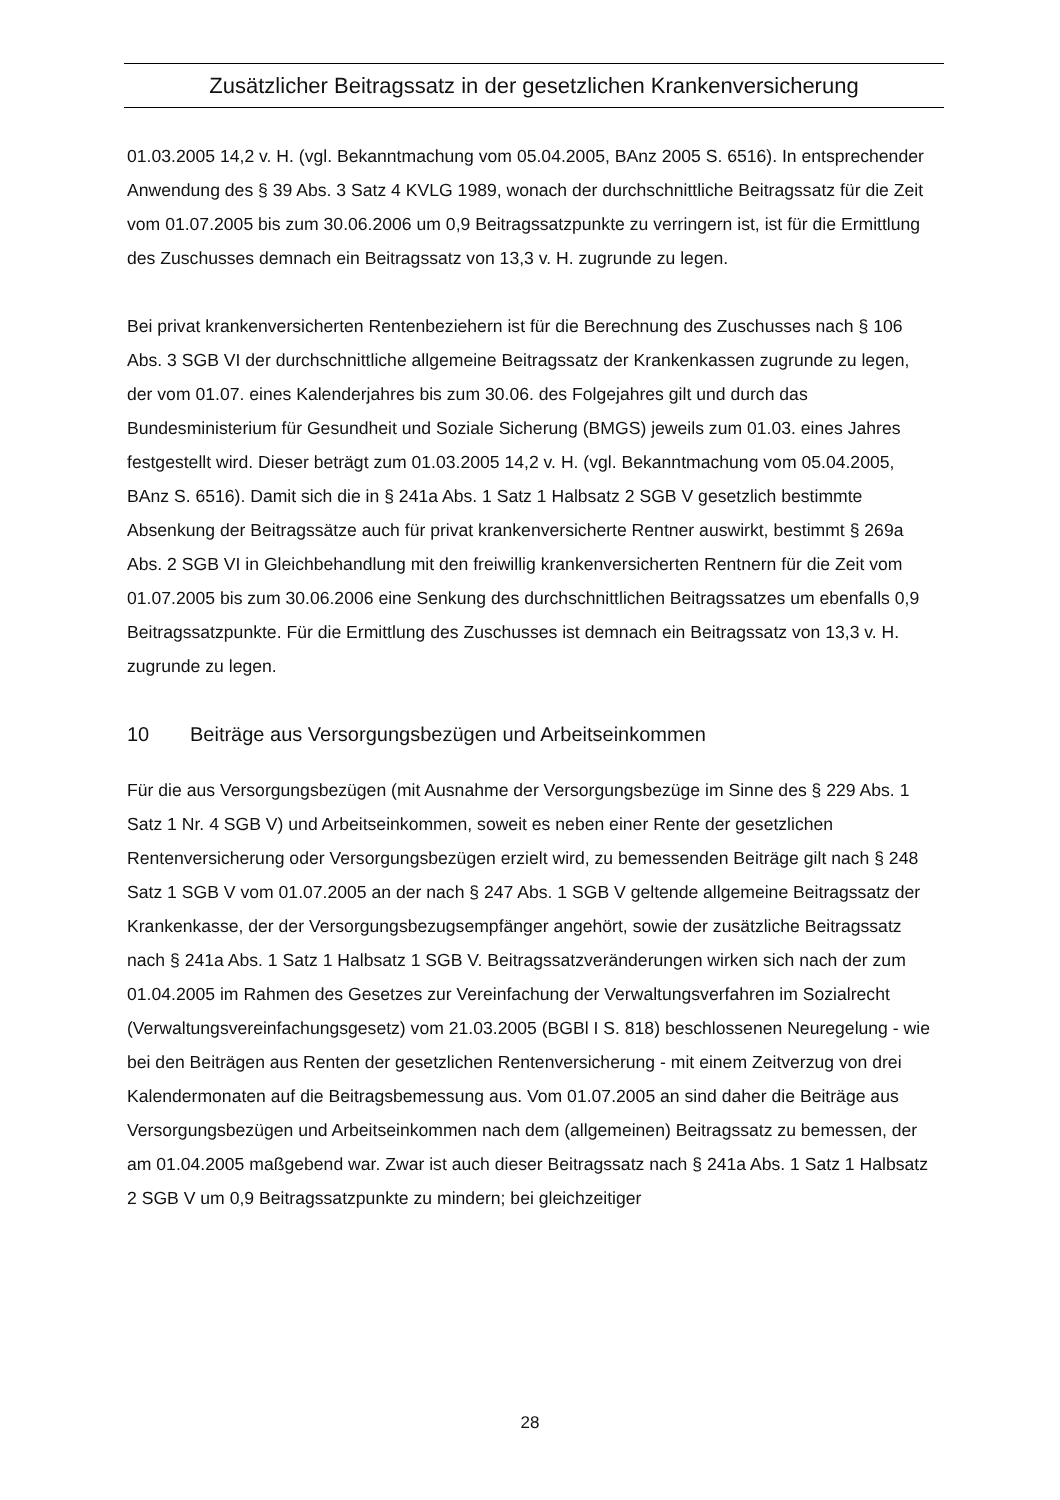Zusätzlicher Beitragssatz in der gesetzlichen Krankenversicherung
01.03.2005 14,2 v. H. (vgl. Bekanntmachung vom 05.04.2005, BAnz 2005 S. 6516). In entsprechender Anwendung des § 39 Abs. 3 Satz 4 KVLG 1989, wonach der durchschnittliche Beitragssatz für die Zeit vom 01.07.2005 bis zum 30.06.2006 um 0,9 Beitragssatzpunkte zu verringern ist, ist für die Ermittlung des Zuschusses demnach ein Beitragssatz von 13,3 v. H. zugrunde zu legen.
Bei privat krankenversicherten Rentenbeziehern ist für die Berechnung des Zuschusses nach § 106 Abs. 3 SGB VI der durchschnittliche allgemeine Beitragssatz der Krankenkassen zugrunde zu legen, der vom 01.07. eines Kalenderjahres bis zum 30.06. des Folgejahres gilt und durch das Bundesministerium für Gesundheit und Soziale Sicherung (BMGS) jeweils zum 01.03. eines Jahres festgestellt wird. Dieser beträgt zum 01.03.2005 14,2 v. H. (vgl. Bekanntmachung vom 05.04.2005, BAnz S. 6516). Damit sich die in § 241a Abs. 1 Satz 1 Halbsatz 2 SGB V gesetzlich bestimmte Absenkung der Beitragssätze auch für privat krankenversicherte Rentner auswirkt, bestimmt § 269a Abs. 2 SGB VI in Gleichbehandlung mit den freiwillig krankenversicherten Rentnern für die Zeit vom 01.07.2005 bis zum 30.06.2006 eine Senkung des durchschnittlichen Beitragssatzes um ebenfalls 0,9 Beitragssatzpunkte. Für die Ermittlung des Zuschusses ist demnach ein Beitragssatz von 13,3 v. H. zugrunde zu legen.
10 Beiträge aus Versorgungsbezügen und Arbeitseinkommen
Für die aus Versorgungsbezügen (mit Ausnahme der Versorgungsbezüge im Sinne des § 229 Abs. 1 Satz 1 Nr. 4 SGB V) und Arbeitseinkommen, soweit es neben einer Rente der gesetzlichen Rentenversicherung oder Versorgungsbezügen erzielt wird, zu bemessenden Beiträge gilt nach § 248 Satz 1 SGB V vom 01.07.2005 an der nach § 247 Abs. 1 SGB V geltende allgemeine Beitragssatz der Krankenkasse, der der Versorgungsbezugsempfänger angehört, sowie der zusätzliche Beitragssatz nach § 241a Abs. 1 Satz 1 Halbsatz 1 SGB V. Beitragssatzveränderungen wirken sich nach der zum 01.04.2005 im Rahmen des Gesetzes zur Vereinfachung der Verwaltungsverfahren im Sozialrecht (Verwaltungsvereinfachungsgesetz) vom 21.03.2005 (BGBl I S. 818) beschlossenen Neuregelung - wie bei den Beiträgen aus Renten der gesetzlichen Rentenversicherung - mit einem Zeitverzug von drei Kalendermonaten auf die Beitragsbemessung aus. Vom 01.07.2005 an sind daher die Beiträge aus Versorgungsbezügen und Arbeitseinkommen nach dem (allgemeinen) Beitragssatz zu bemessen, der am 01.04.2005 maßgebend war. Zwar ist auch dieser Beitragssatz nach § 241a Abs. 1 Satz 1 Halbsatz 2 SGB V um 0,9 Beitragssatzpunkte zu mindern; bei gleichzeitiger
28